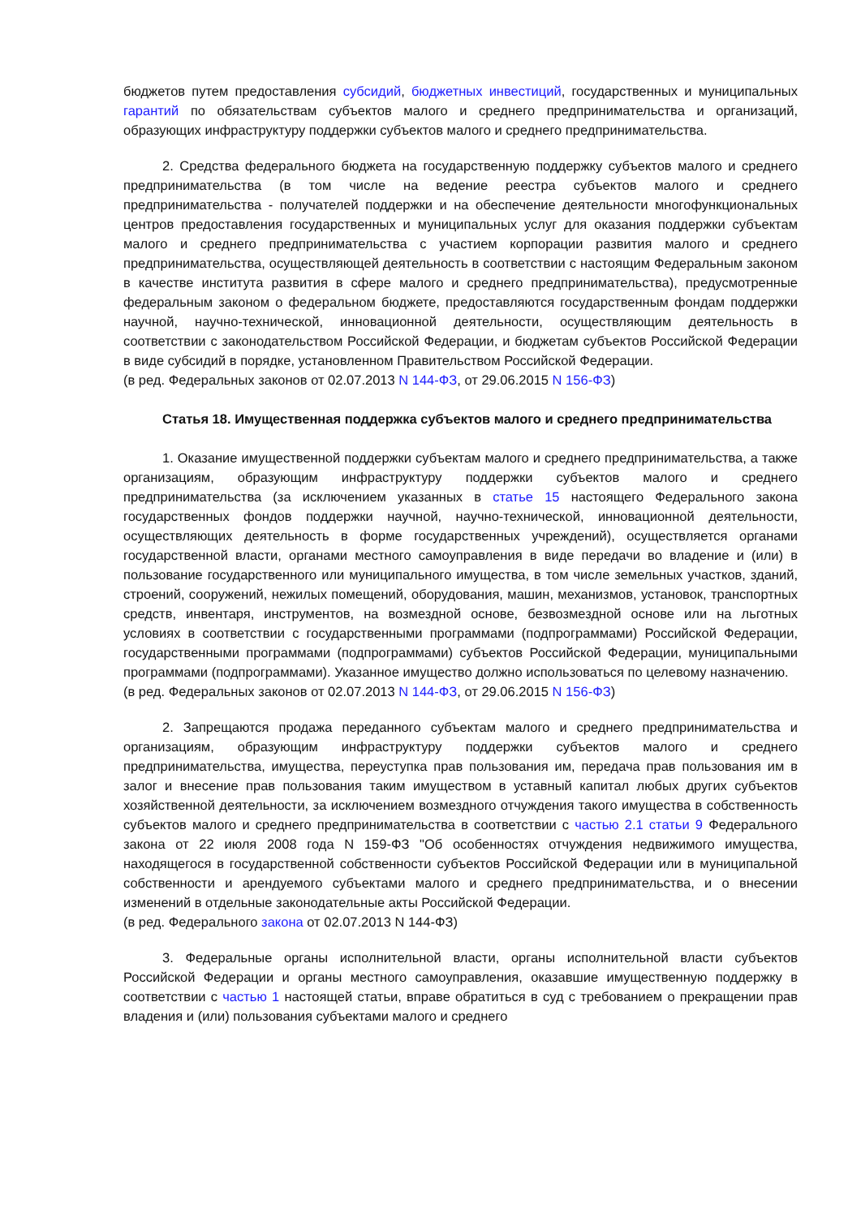бюджетов путем предоставления субсидий, бюджетных инвестиций, государственных и муниципальных гарантий по обязательствам субъектов малого и среднего предпринимательства и организаций, образующих инфраструктуру поддержки субъектов малого и среднего предпринимательства.
2. Средства федерального бюджета на государственную поддержку субъектов малого и среднего предпринимательства (в том числе на ведение реестра субъектов малого и среднего предпринимательства - получателей поддержки и на обеспечение деятельности многофункциональных центров предоставления государственных и муниципальных услуг для оказания поддержки субъектам малого и среднего предпринимательства с участием корпорации развития малого и среднего предпринимательства, осуществляющей деятельность в соответствии с настоящим Федеральным законом в качестве института развития в сфере малого и среднего предпринимательства), предусмотренные федеральным законом о федеральном бюджете, предоставляются государственным фондам поддержки научной, научно-технической, инновационной деятельности, осуществляющим деятельность в соответствии с законодательством Российской Федерации, и бюджетам субъектов Российской Федерации в виде субсидий в порядке, установленном Правительством Российской Федерации.
(в ред. Федеральных законов от 02.07.2013 N 144-ФЗ, от 29.06.2015 N 156-ФЗ)
Статья 18. Имущественная поддержка субъектов малого и среднего предпринимательства
1. Оказание имущественной поддержки субъектам малого и среднего предпринимательства, а также организациям, образующим инфраструктуру поддержки субъектов малого и среднего предпринимательства (за исключением указанных в статье 15 настоящего Федерального закона государственных фондов поддержки научной, научно-технической, инновационной деятельности, осуществляющих деятельность в форме государственных учреждений), осуществляется органами государственной власти, органами местного самоуправления в виде передачи во владение и (или) в пользование государственного или муниципального имущества, в том числе земельных участков, зданий, строений, сооружений, нежилых помещений, оборудования, машин, механизмов, установок, транспортных средств, инвентаря, инструментов, на возмездной основе, безвозмездной основе или на льготных условиях в соответствии с государственными программами (подпрограммами) Российской Федерации, государственными программами (подпрограммами) субъектов Российской Федерации, муниципальными программами (подпрограммами). Указанное имущество должно использоваться по целевому назначению.
(в ред. Федеральных законов от 02.07.2013 N 144-ФЗ, от 29.06.2015 N 156-ФЗ)
2. Запрещаются продажа переданного субъектам малого и среднего предпринимательства и организациям, образующим инфраструктуру поддержки субъектов малого и среднего предпринимательства, имущества, переуступка прав пользования им, передача прав пользования им в залог и внесение прав пользования таким имуществом в уставный капитал любых других субъектов хозяйственной деятельности, за исключением возмездного отчуждения такого имущества в собственность субъектов малого и среднего предпринимательства в соответствии с частью 2.1 статьи 9 Федерального закона от 22 июля 2008 года N 159-ФЗ "Об особенностях отчуждения недвижимого имущества, находящегося в государственной собственности субъектов Российской Федерации или в муниципальной собственности и арендуемого субъектами малого и среднего предпринимательства, и о внесении изменений в отдельные законодательные акты Российской Федерации.
(в ред. Федерального закона от 02.07.2013 N 144-ФЗ)
3. Федеральные органы исполнительной власти, органы исполнительной власти субъектов Российской Федерации и органы местного самоуправления, оказавшие имущественную поддержку в соответствии с частью 1 настоящей статьи, вправе обратиться в суд с требованием о прекращении прав владения и (или) пользования субъектами малого и среднего